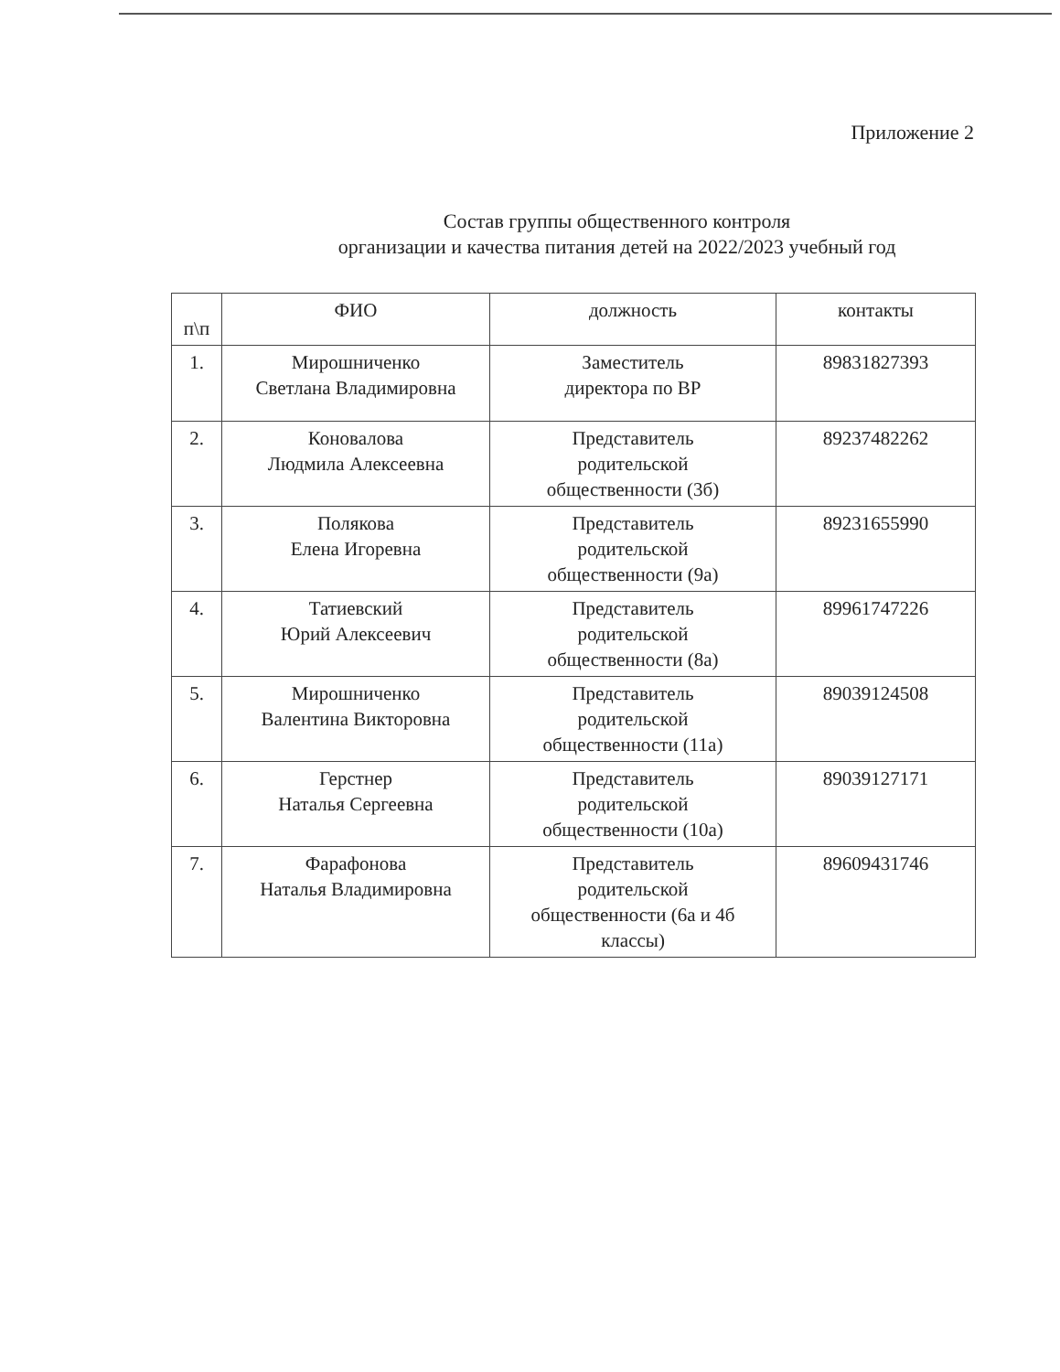Приложение 2
Состав группы общественного контроля
организации и качества питания детей на 2022/2023 учебный год
| п\п | ФИО | должность | контакты |
| --- | --- | --- | --- |
| 1. | Мирошниченко Светлана Владимировна | Заместитель директора по ВР | 89831827393 |
| 2. | Коновалова Людмила Алексеевна | Представитель родительской общественности (3б) | 89237482262 |
| 3. | Полякова Елена Игоревна | Представитель родительской общественности (9а) | 89231655990 |
| 4. | Татиевский Юрий Алексеевич | Представитель родительской общественности (8а) | 89961747226 |
| 5. | Мирошниченко Валентина Викторовна | Представитель родительской общественности (11а) | 89039124508 |
| 6. | Герстнер Наталья Сергеевна | Представитель родительской общественности (10а) | 89039127171 |
| 7. | Фарафонова Наталья Владимировна | Представитель родительской общественности (6а и 4б классы) | 89609431746 |